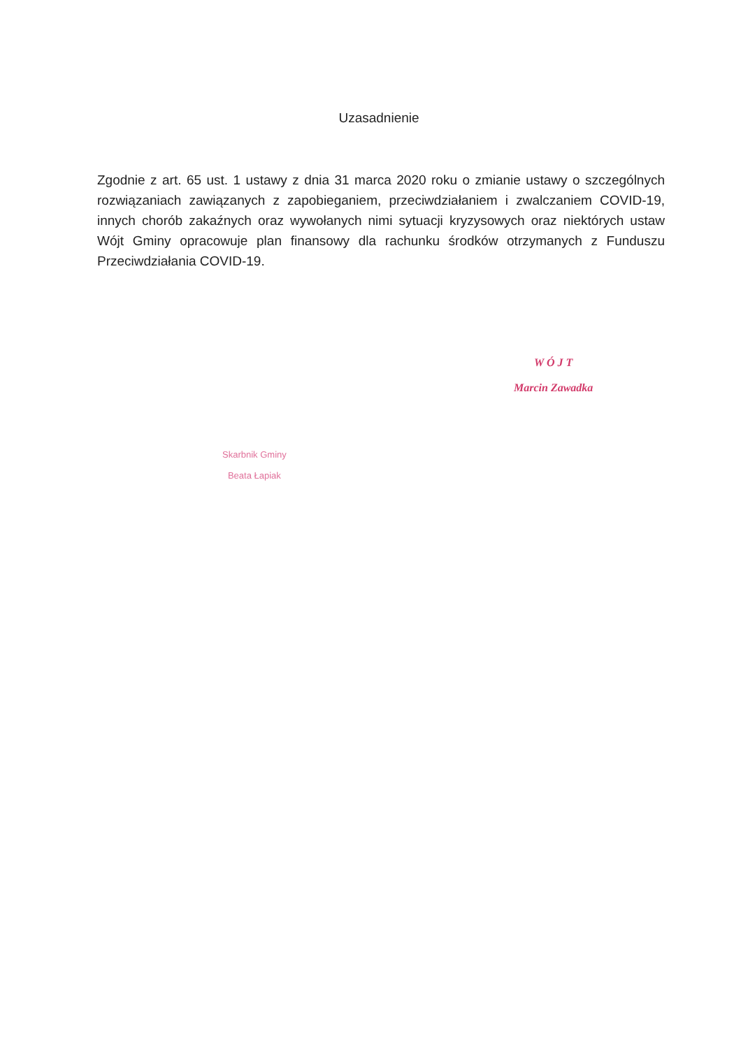Uzasadnienie
Zgodnie z art. 65 ust. 1 ustawy z dnia 31 marca 2020 roku o zmianie ustawy o szczególnych rozwiązaniach zawiązanych z zapobieganiem, przeciwdziałaniem i zwalczaniem COVID-19, innych chorób zakaźnych oraz wywołanych nimi sytuacji kryzysowych oraz niektórych ustaw Wójt Gminy opracowuje plan finansowy dla rachunku środków otrzymanych z Funduszu Przeciwdziałania COVID-19.
W Ó J T
Marcin Zawadka
Skarbnik Gminy
Beata Łapiak